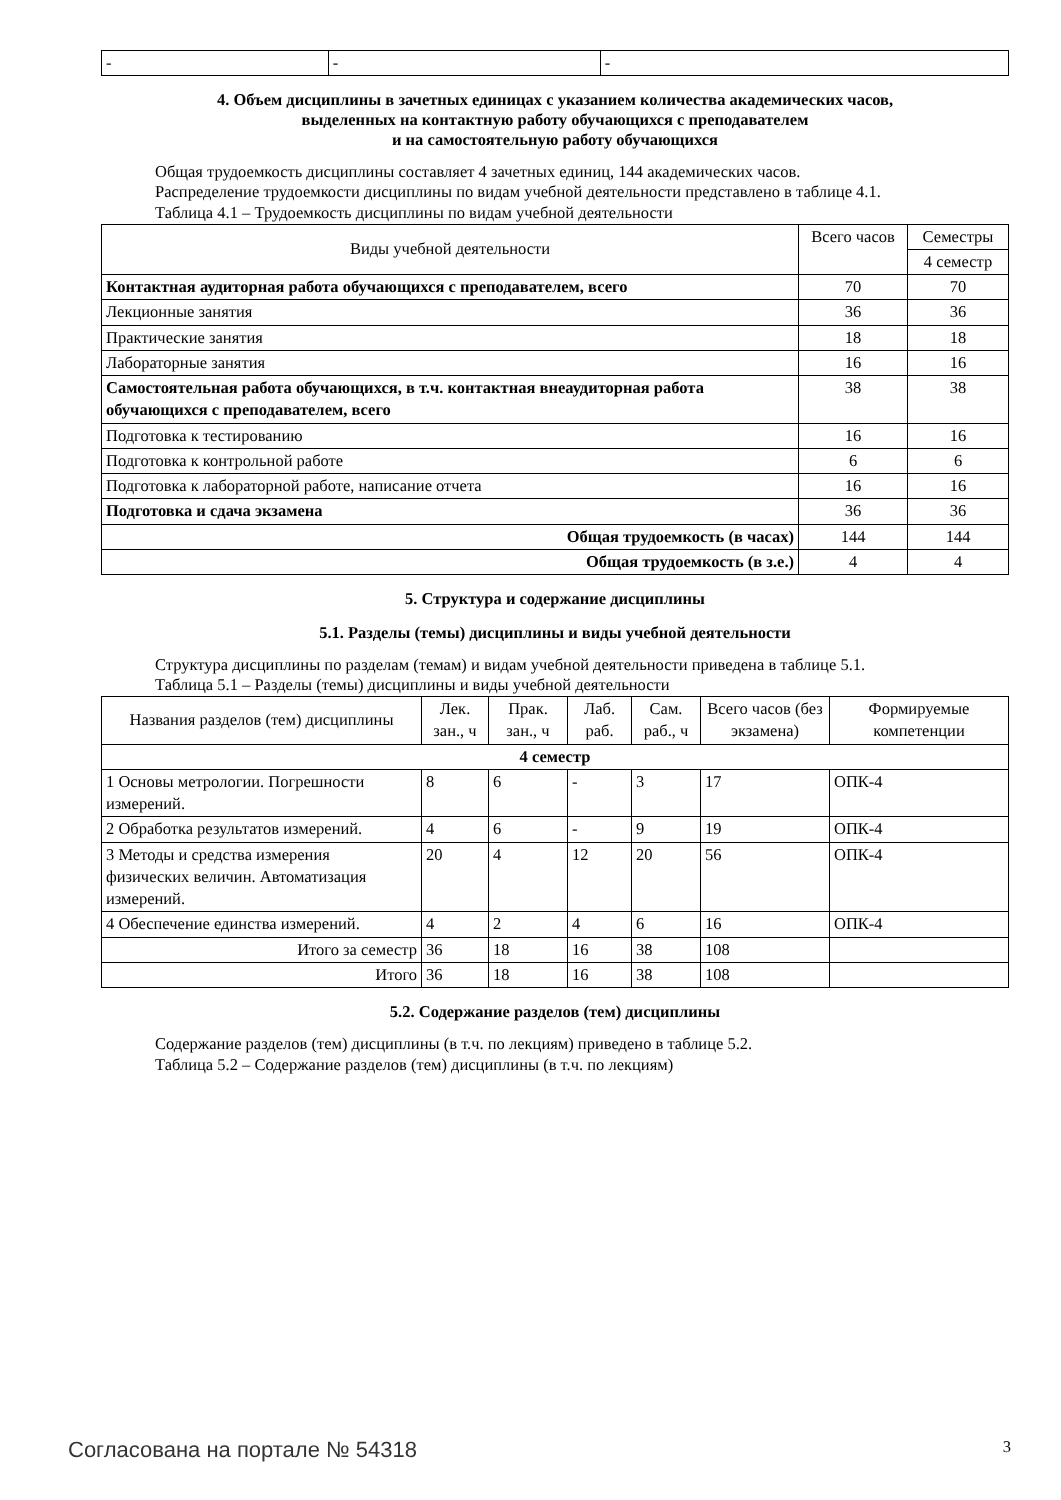| - | - | - |
4. Объем дисциплины в зачетных единицах с указанием количества академических часов,
выделенных на контактную работу обучающихся с преподавателем
и на самостоятельную работу обучающихся
Общая трудоемкость дисциплины составляет 4 зачетных единиц, 144 академических часов.
Распределение трудоемкости дисциплины по видам учебной деятельности представлено в таблице 4.1.
Таблица 4.1 – Трудоемкость дисциплины по видам учебной деятельности
| Виды учебной деятельности | Всего часов | Семестры |
| --- | --- | --- |
| | | 4 семестр |
| Контактная аудиторная работа обучающихся с преподавателем, всего | 70 | 70 |
| Лекционные занятия | 36 | 36 |
| Практические занятия | 18 | 18 |
| Лабораторные занятия | 16 | 16 |
| Самостоятельная работа обучающихся, в т.ч. контактная внеаудиторная работа обучающихся с преподавателем, всего | 38 | 38 |
| Подготовка к тестированию | 16 | 16 |
| Подготовка к контрольной работе | 6 | 6 |
| Подготовка к лабораторной работе, написание отчета | 16 | 16 |
| Подготовка и сдача экзамена | 36 | 36 |
| Общая трудоемкость (в часах) | 144 | 144 |
| Общая трудоемкость (в з.е.) | 4 | 4 |
5. Структура и содержание дисциплины
5.1. Разделы (темы) дисциплины и виды учебной деятельности
Структура дисциплины по разделам (темам) и видам учебной деятельности приведена в таблице 5.1.
Таблица 5.1 – Разделы (темы) дисциплины и виды учебной деятельности
| Названия разделов (тем) дисциплины | Лек. зан., ч | Прак. зан., ч | Лаб. раб. | Сам. раб., ч | Всего часов (без экзамена) | Формируемые компетенции |
| --- | --- | --- | --- | --- | --- | --- |
| 4 семестр | | | | | | |
| 1 Основы метрологии. Погрешности измерений. | 8 | 6 | - | 3 | 17 | ОПК-4 |
| 2 Обработка результатов измерений. | 4 | 6 | - | 9 | 19 | ОПК-4 |
| 3 Методы и средства измерения физических величин. Автоматизация измерений. | 20 | 4 | 12 | 20 | 56 | ОПК-4 |
| 4 Обеспечение единства измерений. | 4 | 2 | 4 | 6 | 16 | ОПК-4 |
| Итого за семестр | 36 | 18 | 16 | 38 | 108 | |
| Итого | 36 | 18 | 16 | 38 | 108 | |
5.2. Содержание разделов (тем) дисциплины
Содержание разделов (тем) дисциплины (в т.ч. по лекциям) приведено в таблице 5.2.
Таблица 5.2 – Содержание разделов (тем) дисциплины (в т.ч. по лекциям)
Согласована на портале № 54318 3